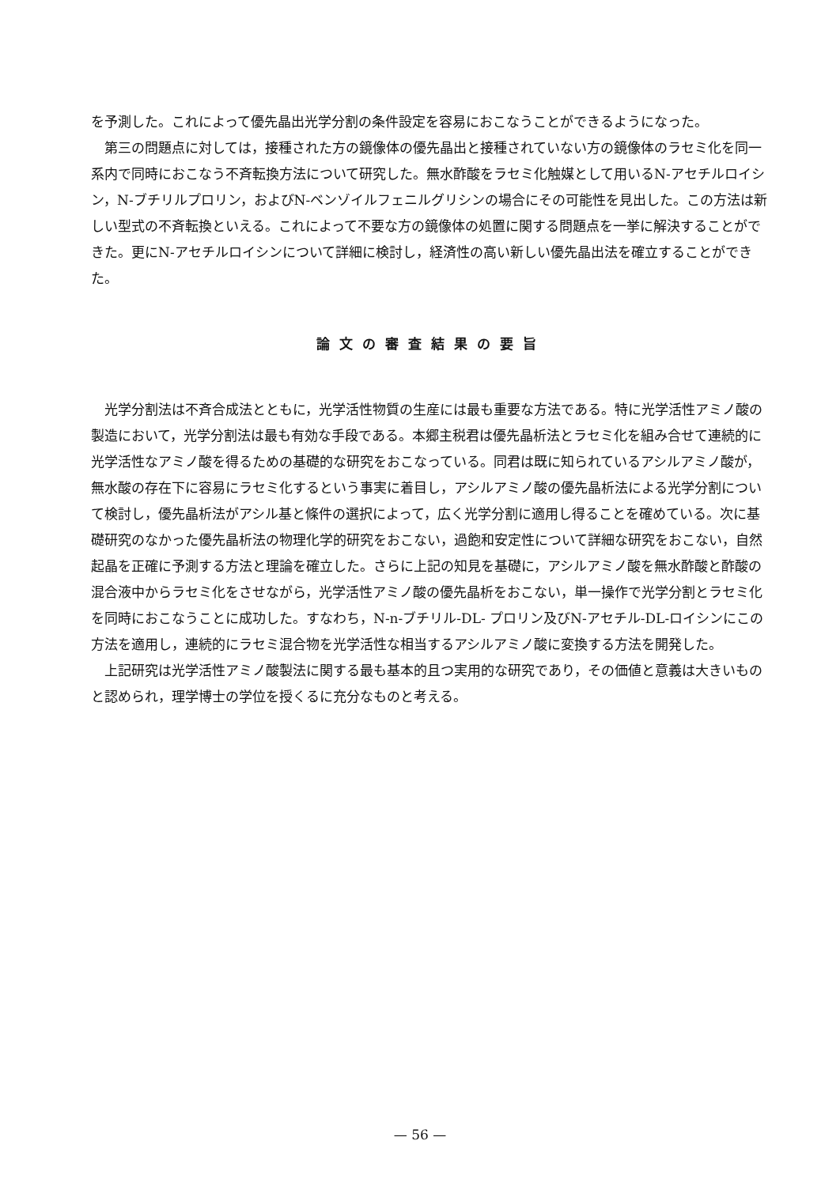を予測した。これによって優先晶出光学分割の条件設定を容易におこなうことができるようになった。
第三の問題点に対しては，接種された方の鏡像体の優先晶出と接種されていない方の鏡像体のラセミ化を同一系内で同時におこなう不斉転換方法について研究した。無水酢酸をラセミ化触媒として用いるN-アセチルロイシン，N-ブチリルプロリン，およびN-ベンゾイルフェニルグリシンの場合にその可能性を見出した。この方法は新しい型式の不斉転換といえる。これによって不要な方の鏡像体の処置に関する問題点を一挙に解決することができた。更にN-アセチルロイシンについて詳細に検討し，経済性の高い新しい優先晶出法を確立することができた。
論文の審査結果の要旨
光学分割法は不斉合成法とともに，光学活性物質の生産には最も重要な方法である。特に光学活性アミノ酸の製造において，光学分割法は最も有効な手段である。本郷主税君は優先晶析法とラセミ化を組み合せて連続的に光学活性なアミノ酸を得るための基礎的な研究をおこなっている。同君は既に知られているアシルアミノ酸が，無水酸の存在下に容易にラセミ化するという事実に着目し，アシルアミノ酸の優先晶析法による光学分割について検討し，優先晶析法がアシル基と條件の選択によって，広く光学分割に適用し得ることを確めている。次に基礎研究のなかった優先晶析法の物理化学的研究をおこない，過飽和安定性について詳細な研究をおこない，自然起晶を正確に予測する方法と理論を確立した。さらに上記の知見を基礎に，アシルアミノ酸を無水酢酸と酢酸の混合液中からラセミ化をさせながら，光学活性アミノ酸の優先晶析をおこない，単一操作で光学分割とラセミ化を同時におこなうことに成功した。すなわち，N-n-ブチリル-DL- プロリン及びN-アセチル-DL-ロイシンにこの方法を適用し，連続的にラセミ混合物を光学活性な相当するアシルアミノ酸に変換する方法を開発した。
上記研究は光学活性アミノ酸製法に関する最も基本的且つ実用的な研究であり，その価値と意義は大きいものと認められ，理学博士の学位を授くるに充分なものと考える。
— 56 —